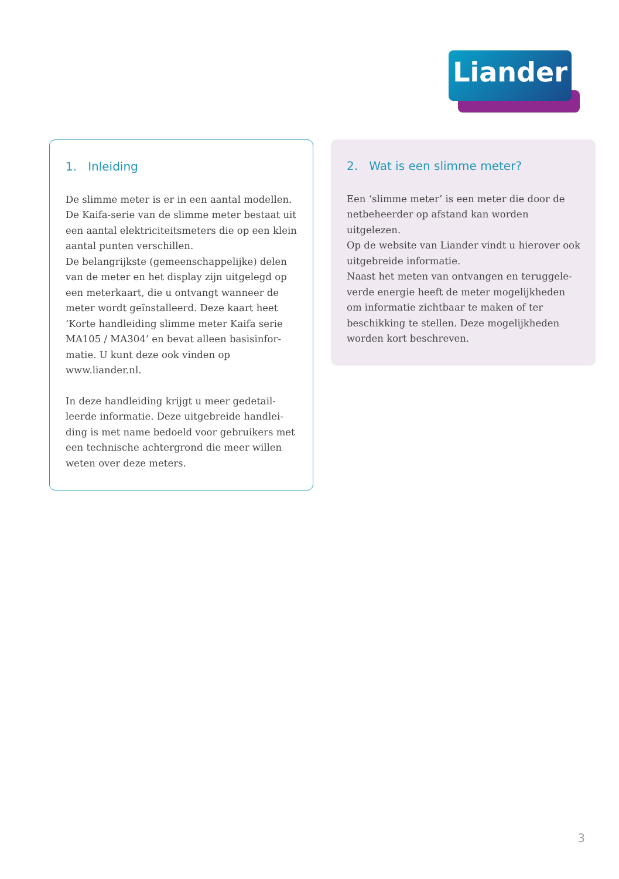Liander
1. Inleiding
De slimme meter is er in een aantal modellen. De Kaifa-serie van de slimme meter bestaat uit een aantal elektriciteitsmeters die op een klein aantal punten verschillen.
De belangrijkste (gemeenschappelijke) delen van de meter en het display zijn uitgelegd op een meterkaart, die u ontvangt wanneer de meter wordt geïnstalleerd. Deze kaart heet ‘Korte handleiding slimme meter Kaifa serie MA105 / MA304’ en bevat alleen basisinfor­matie. U kunt deze ook vinden op www.liander.nl.
In deze handleiding krijgt u meer gedetail­leerde informatie. Deze uitgebreide handlei­ding is met name bedoeld voor gebruikers met een technische achtergrond die meer willen weten over deze meters.
2. Wat is een slimme meter?
Een ‘slimme meter’ is een meter die door de netbeheerder op afstand kan worden uitgelezen.
Op de website van Liander vindt u hierover ook uitgebreide informatie.
Naast het meten van ontvangen en teruggele­verde energie heeft de meter mogelijkheden om informatie zichtbaar te maken of ter beschikking te stellen. Deze mogelijkheden worden kort beschreven.
3